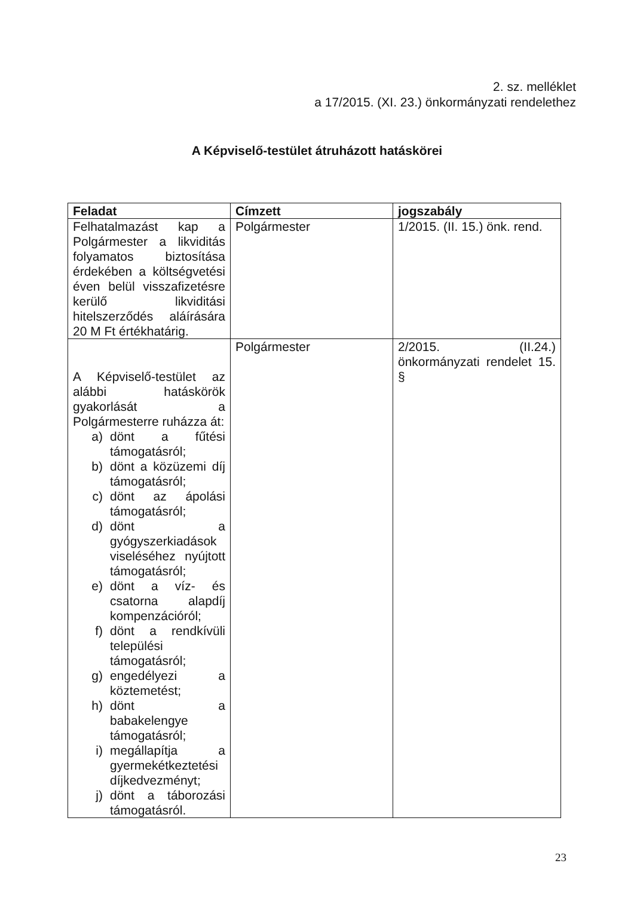2. sz. melléklet
a 17/2015. (XI. 23.) önkormányzati rendelethez
A Képviselő-testület átruházott hatáskörei
| Feladat | Címzett | jogszabály |
| --- | --- | --- |
| Felhatalmazást kap a Polgármester a likviditás folyamatos biztosítása érdekében a költségvetési éven belül visszafizetésre kerülő likviditási hitelszerződés aláírására 20 M Ft értékhatárig. | Polgármester | 1/2015. (II. 15.) önk. rend. |
| A Képviselő-testület az alábbi hatáskörök gyakorlását a Polgármesterre ruházza át: a) dönt a fűtési támogatásról; b) dönt a közüzemi díj támogatásról; c) dönt az ápolási támogatásról; d) dönt a gyógyszerkiadások viseléséhez nyújtott támogatásról; e) dönt a víz- és csatorna alapdíj kompenzációról; f) dönt a rendkívüli települési támogatásról; g) engedélyezi a köztemetést; h) dönt a babakelengye támogatásról; i) megállapítja a gyermekétkeztetési díjkedvezményt; j) dönt a táborozási támogatásról. | Polgármester | 2/2015. (II.24.) önkormányzati rendelet 15. § |
23